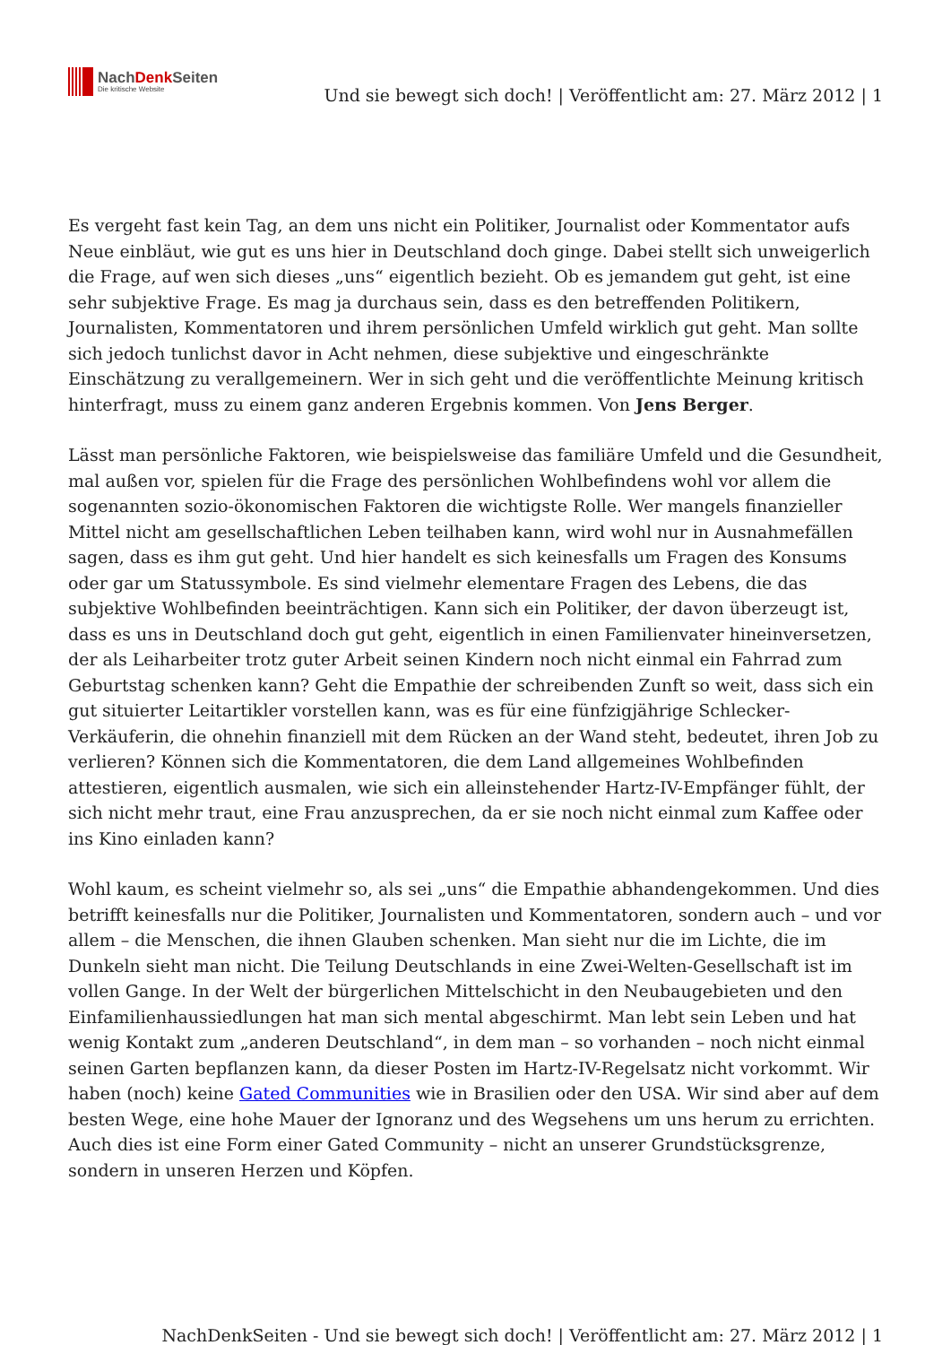NachDenk Seiten
Die kritische Website
Und sie bewegt sich doch! | Veröffentlicht am: 27. März 2012 | 1
Es vergeht fast kein Tag, an dem uns nicht ein Politiker, Journalist oder Kommentator aufs Neue einbläut, wie gut es uns hier in Deutschland doch ginge. Dabei stellt sich unweigerlich die Frage, auf wen sich dieses „uns“ eigentlich bezieht. Ob es jemandem gut geht, ist eine sehr subjektive Frage. Es mag ja durchaus sein, dass es den betreffenden Politikern, Journalisten, Kommentatoren und ihrem persönlichen Umfeld wirklich gut geht. Man sollte sich jedoch tunlichst davor in Acht nehmen, diese subjektive und eingeschränkte Einschätzung zu verallgemeinern. Wer in sich geht und die veröffentlichte Meinung kritisch hinterfragt, muss zu einem ganz anderen Ergebnis kommen. Von Jens Berger.
Lässt man persönliche Faktoren, wie beispielsweise das familiäre Umfeld und die Gesundheit, mal außen vor, spielen für die Frage des persönlichen Wohlbefindens wohl vor allem die sogenannten sozio-ökonomischen Faktoren die wichtigste Rolle. Wer mangels finanzieller Mittel nicht am gesellschaftlichen Leben teilhaben kann, wird wohl nur in Ausnahmefällen sagen, dass es ihm gut geht. Und hier handelt es sich keinesfalls um Fragen des Konsums oder gar um Statussymbole. Es sind vielmehr elementare Fragen des Lebens, die das subjektive Wohlbefinden beeinträchtigen. Kann sich ein Politiker, der davon überzeugt ist, dass es uns in Deutschland doch gut geht, eigentlich in einen Familienvater hineinversetzen, der als Leiharbeiter trotz guter Arbeit seinen Kindern noch nicht einmal ein Fahrrad zum Geburtstag schenken kann? Geht die Empathie der schreibenden Zunft so weit, dass sich ein gut situierter Leitartikler vorstellen kann, was es für eine fünfzigjährige Schlecker-Verkäuferin, die ohnehin finanziell mit dem Rücken an der Wand steht, bedeutet, ihren Job zu verlieren? Können sich die Kommentatoren, die dem Land allgemeines Wohlbefinden attestieren, eigentlich ausmalen, wie sich ein alleinstehender Hartz-IV-Empfänger fühlt, der sich nicht mehr traut, eine Frau anzusprechen, da er sie noch nicht einmal zum Kaffee oder ins Kino einladen kann?
Wohl kaum, es scheint vielmehr so, als sei „uns“ die Empathie abhandengekommen. Und dies betrifft keinesfalls nur die Politiker, Journalisten und Kommentatoren, sondern auch – und vor allem – die Menschen, die ihnen Glauben schenken. Man sieht nur die im Lichte, die im Dunkeln sieht man nicht. Die Teilung Deutschlands in eine Zwei-Welten-Gesellschaft ist im vollen Gange. In der Welt der bürgerlichen Mittelschicht in den Neubaugebieten und den Einfamilienhaussiedlungen hat man sich mental abgeschirmt. Man lebt sein Leben und hat wenig Kontakt zum „anderen Deutschland“, in dem man – so vorhanden – noch nicht einmal seinen Garten bepflanzen kann, da dieser Posten im Hartz-IV-Regelsatz nicht vorkommt. Wir haben (noch) keine Gated Communities wie in Brasilien oder den USA. Wir sind aber auf dem besten Wege, eine hohe Mauer der Ignoranz und des Wegsehens um uns herum zu errichten. Auch dies ist eine Form einer Gated Community – nicht an unserer Grundstücksgrenze, sondern in unseren Herzen und Köpfen.
NachDenkSeiten - Und sie bewegt sich doch! | Veröffentlicht am: 27. März 2012 | 1